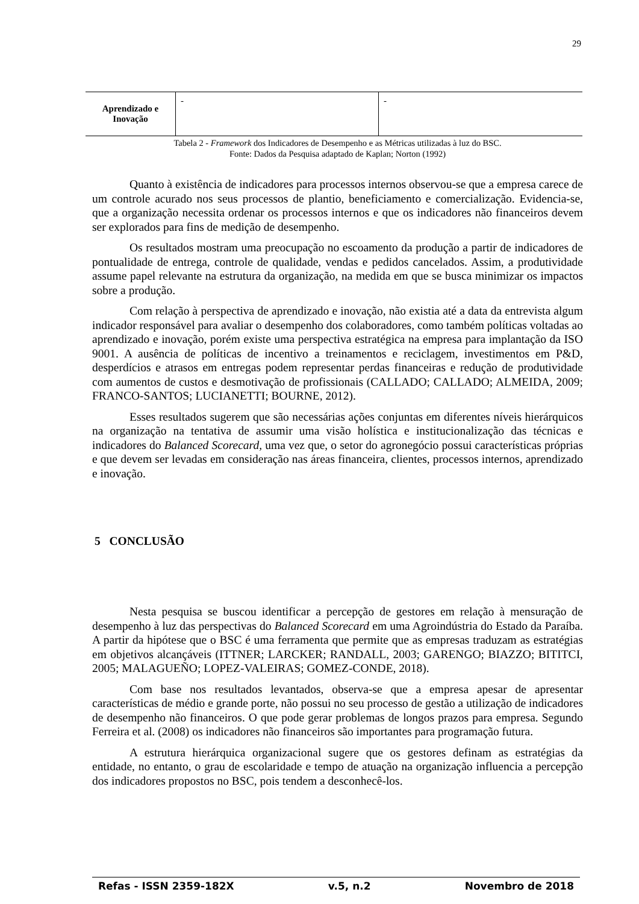29
| Aprendizado e Inovação | - | - |
Tabela 2 - Framework dos Indicadores de Desempenho e as Métricas utilizadas à luz do BSC.
Fonte: Dados da Pesquisa adaptado de Kaplan; Norton (1992)
Quanto à existência de indicadores para processos internos observou-se que a empresa carece de um controle acurado nos seus processos de plantio, beneficiamento e comercialização. Evidencia-se, que a organização necessita ordenar os processos internos e que os indicadores não financeiros devem ser explorados para fins de medição de desempenho.
Os resultados mostram uma preocupação no escoamento da produção a partir de indicadores de pontualidade de entrega, controle de qualidade, vendas e pedidos cancelados. Assim, a produtividade assume papel relevante na estrutura da organização, na medida em que se busca minimizar os impactos sobre a produção.
Com relação à perspectiva de aprendizado e inovação, não existia até a data da entrevista algum indicador responsável para avaliar o desempenho dos colaboradores, como também políticas voltadas ao aprendizado e inovação, porém existe uma perspectiva estratégica na empresa para implantação da ISO 9001. A ausência de políticas de incentivo a treinamentos e reciclagem, investimentos em P&D, desperdícios e atrasos em entregas podem representar perdas financeiras e redução de produtividade com aumentos de custos e desmotivação de profissionais (CALLADO; CALLADO; ALMEIDA, 2009; FRANCO-SANTOS; LUCIANETTI; BOURNE, 2012).
Esses resultados sugerem que são necessárias ações conjuntas em diferentes níveis hierárquicos na organização na tentativa de assumir uma visão holística e institucionalização das técnicas e indicadores do Balanced Scorecard, uma vez que, o setor do agronegócio possui características próprias e que devem ser levadas em consideração nas áreas financeira, clientes, processos internos, aprendizado e inovação.
5 CONCLUSÃO
Nesta pesquisa se buscou identificar a percepção de gestores em relação à mensuração de desempenho à luz das perspectivas do Balanced Scorecard em uma Agroindústria do Estado da Paraíba. A partir da hipótese que o BSC é uma ferramenta que permite que as empresas traduzam as estratégias em objetivos alcançáveis (ITTNER; LARCKER; RANDALL, 2003; GARENGO; BIAZZO; BITITCI, 2005; MALAGUEÑO; LOPEZ-VALEIRAS; GOMEZ-CONDE, 2018).
Com base nos resultados levantados, observa-se que a empresa apesar de apresentar características de médio e grande porte, não possui no seu processo de gestão a utilização de indicadores de desempenho não financeiros. O que pode gerar problemas de longos prazos para empresa. Segundo Ferreira et al. (2008) os indicadores não financeiros são importantes para programação futura.
A estrutura hierárquica organizacional sugere que os gestores definam as estratégias da entidade, no entanto, o grau de escolaridade e tempo de atuação na organização influencia a percepção dos indicadores propostos no BSC, pois tendem a desconhecê-los.
Refas - ISSN 2359-182X v.5, n.2 Novembro de 2018